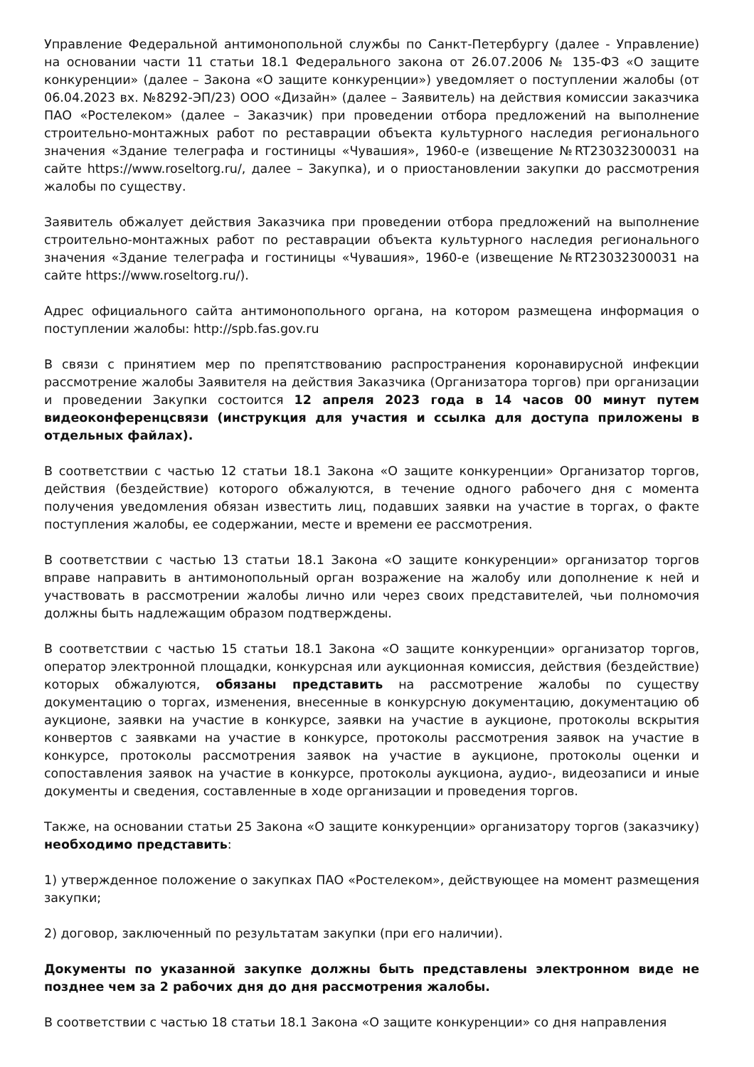Управление Федеральной антимонопольной службы по Санкт-Петербургу (далее - Управление) на основании части 11 статьи 18.1 Федерального закона от 26.07.2006 № 135-ФЗ «О защите конкуренции» (далее – Закона «О защите конкуренции») уведомляет о поступлении жалобы (от 06.04.2023 вх. №8292-ЭП/23) ООО «Дизайн» (далее – Заявитель) на действия комиссии заказчика ПАО «Ростелеком» (далее – Заказчик) при проведении отбора предложений на выполнение строительно-монтажных работ по реставрации объекта культурного наследия регионального значения «Здание телеграфа и гостиницы «Чувашия», 1960-е (извещение №RT23032300031 на сайте https://www.roseltorg.ru/, далее – Закупка), и о приостановлении закупки до рассмотрения жалобы по существу.
Заявитель обжалует действия Заказчика при проведении отбора предложений на выполнение строительно-монтажных работ по реставрации объекта культурного наследия регионального значения «Здание телеграфа и гостиницы «Чувашия», 1960-е (извещение №RT23032300031 на сайте https://www.roseltorg.ru/).
Адрес официального сайта антимонопольного органа, на котором размещена информация о поступлении жалобы: http://spb.fas.gov.ru
В связи с принятием мер по препятствованию распространения коронавирусной инфекции рассмотрение жалобы Заявителя на действия Заказчика (Организатора торгов) при организации и проведении Закупки состоится 12 апреля 2023 года в 14 часов 00 минут путем видеоконференцсвязи (инструкция для участия и ссылка для доступа приложены в отдельных файлах).
В соответствии с частью 12 статьи 18.1 Закона «О защите конкуренции» Организатор торгов, действия (бездействие) которого обжалуются, в течение одного рабочего дня с момента получения уведомления обязан известить лиц, подавших заявки на участие в торгах, о факте поступления жалобы, ее содержании, месте и времени ее рассмотрения.
В соответствии с частью 13 статьи 18.1 Закона «О защите конкуренции» организатор торгов вправе направить в антимонопольный орган возражение на жалобу или дополнение к ней и участвовать в рассмотрении жалобы лично или через своих представителей, чьи полномочия должны быть надлежащим образом подтверждены.
В соответствии с частью 15 статьи 18.1 Закона «О защите конкуренции» организатор торгов, оператор электронной площадки, конкурсная или аукционная комиссия, действия (бездействие) которых обжалуются, обязаны представить на рассмотрение жалобы по существу документацию о торгах, изменения, внесенные в конкурсную документацию, документацию об аукционе, заявки на участие в конкурсе, заявки на участие в аукционе, протоколы вскрытия конвертов с заявками на участие в конкурсе, протоколы рассмотрения заявок на участие в конкурсе, протоколы рассмотрения заявок на участие в аукционе, протоколы оценки и сопоставления заявок на участие в конкурсе, протоколы аукциона, аудио-, видеозаписи и иные документы и сведения, составленные в ходе организации и проведения торгов.
Также, на основании статьи 25 Закона «О защите конкуренции» организатору торгов (заказчику) необходимо представить:
1) утвержденное положение о закупках ПАО «Ростелеком», действующее на момент размещения закупки;
2) договор, заключенный по результатам закупки (при его наличии).
Документы по указанной закупке должны быть представлены электронном виде не позднее чем за 2 рабочих дня до дня рассмотрения жалобы.
В соответствии с частью 18 статьи 18.1 Закона «О защите конкуренции» со дня направления